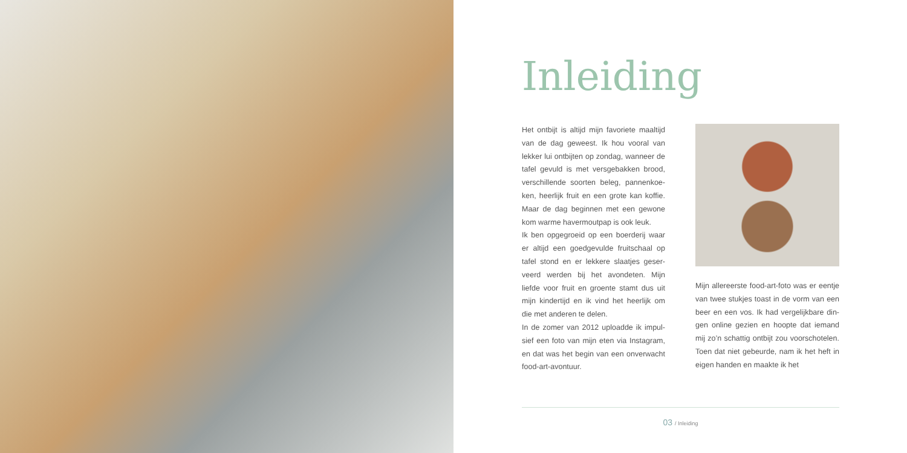Inleiding
Het ontbijt is altijd mijn favoriete maaltijd van de dag geweest. Ik hou vooral van lekker lui ontbijten op zondag, wanneer de tafel gevuld is met versgebakken brood, verschillende soorten beleg, pannenkoe­ken, heerlijk fruit en een grote kan koffie. Maar de dag beginnen met een gewone kom warme havermoutpap is ook leuk.
Ik ben opgegroeid op een boerderij waar er altijd een goedgevulde fruitschaal op tafel stond en er lekkere slaatjes geser­veerd werden bij het avondeten. Mijn liefde voor fruit en groente stamt dus uit mijn kindertijd en ik vind het heerlijk om die met anderen te delen.
In de zomer van 2012 uploadde ik impul­sief een foto van mijn eten via Instagram, en dat was het begin van een onverwacht food-art-avontuur.
Mijn allereerste food-art-foto was er eentje van twee stukjes toast in de vorm van een beer en een vos. Ik had vergelijkbare din­gen online gezien en hoopte dat iemand mij zo’n schattig ontbijt zou voorschote­len. Toen dat niet gebeurde, nam ik het heft in eigen handen en maakte ik het
03 / Inleiding